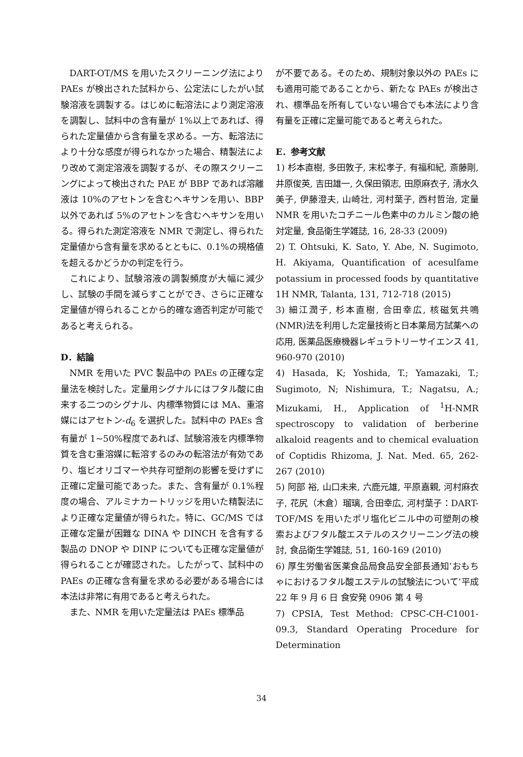DART-OT/MS を用いたスクリーニング法により PAEs が検出された試料から、公定法にしたがい試験溶液を調製する。はじめに転溶法により測定溶液を調製し、試料中の含有量が 1%以上であれば、得られた定量値から含有量を求める。一方、転溶法により十分な感度が得られなかった場合、精製法により改めて測定溶液を調製するが、その際スクリーニングによって検出された PAE が BBP であれば溶離液は 10%のアセトンを含むヘキサンを用い、BBP 以外であれば 5%のアセトンを含むヘキサンを用いる。得られた測定溶液を NMR で測定し、得られた定量値から含有量を求めるとともに、0.1%の規格値を超えるかどうかの判定を行う。
これにより、試験溶液の調製頻度が大幅に減少し、試験の手間を減らすことができ、さらに正確な定量値が得られることから的確な適否判定が可能であると考えられる。
D．結論
NMR を用いた PVC 製品中の PAEs の正確な定量法を検討した。定量用シグナルにはフタル酸に由来する二つのシグナル、内標準物質には MA、重溶媒にはアセトン-d<sub>6</sub> を選択した。試料中の PAEs 含有量が 1~50%程度であれば、試験溶液を内標準物質を含む重溶媒に転溶するのみの転溶法が有効であり、塩ビオリゴマーや共存可塑剤の影響を受けずに正確に定量可能であった。また、含有量が 0.1%程度の場合、アルミナカートリッジを用いた精製法により正確な定量値が得られた。特に、GC/MS では正確な定量が困難な DINA や DINCH を含有する製品の DNOP や DINP についても正確な定量値が得られることが確認された。したがって、試料中の PAEs の正確な含有量を求める必要がある場合には本法は非常に有用であると考えられた。
また、NMR を用いた定量法は PAEs 標準品
が不要である。そのため、規制対象以外の PAEs にも適用可能であることから、新たな PAEs が検出され、標準品を所有していない場合でも本法により含有量を正確に定量可能であると考えられた。
E．参考文献
1) 杉本直樹, 多田敦子, 末松孝子, 有福和紀, 斎藤剛, 井原俊英, 吉田雄一, 久保田領志, 田原麻衣子, 清水久美子, 伊藤澄夫, 山崎壮, 河村葉子, 西村哲治, 定量 NMR を用いたコチニール色素中のカルミン酸の絶対定量, 食品衛生学雑誌, 16, 28-33 (2009)
2) T. Ohtsuki, K. Sato, Y. Abe, N. Sugimoto, H. Akiyama, Quantification of acesulfame potassium in processed foods by quantitative 1H NMR, Talanta, 131, 712-718 (2015)
3) 細江潤子, 杉本直樹, 合田幸広, 核磁気共鳴(NMR)法を利用した定量技術と日本薬局方試薬への応用, 医薬品医療機器レギュラトリーサイエンス 41, 960-970 (2010)
4) Hasada, K; Yoshida, T.; Yamazaki, T.; Sugimoto, N; Nishimura, T.; Nagatsu, A.; Mizukami, H., Application of <sup>1</sup>H-NMR spectroscopy to validation of berberine alkaloid reagents and to chemical evaluation of Coptidis Rhizoma, J. Nat. Med. 65, 262-267 (2010)
5) 阿部 裕, 山口未来, 六鹿元雄, 平原嘉親, 河村麻衣子, 花尻（木倉）瑠璃, 合田幸広, 河村葉子：DART-TOF/MS を用いたポリ塩化ビニル中の可塑剤の検索およびフタル酸エステルのスクリーニング法の検討, 食品衛生学雑誌, 51, 160-169 (2010)
6) 厚生労働省医薬食品局食品安全部長通知‘おもちゃにおけるフタル酸エステルの試験法について’平成 22 年 9 月 6 日 食安発 0906 第 4 号
7) CPSIA, Test Method: CPSC-CH-C1001-09.3, Standard Operating Procedure for Determination
34